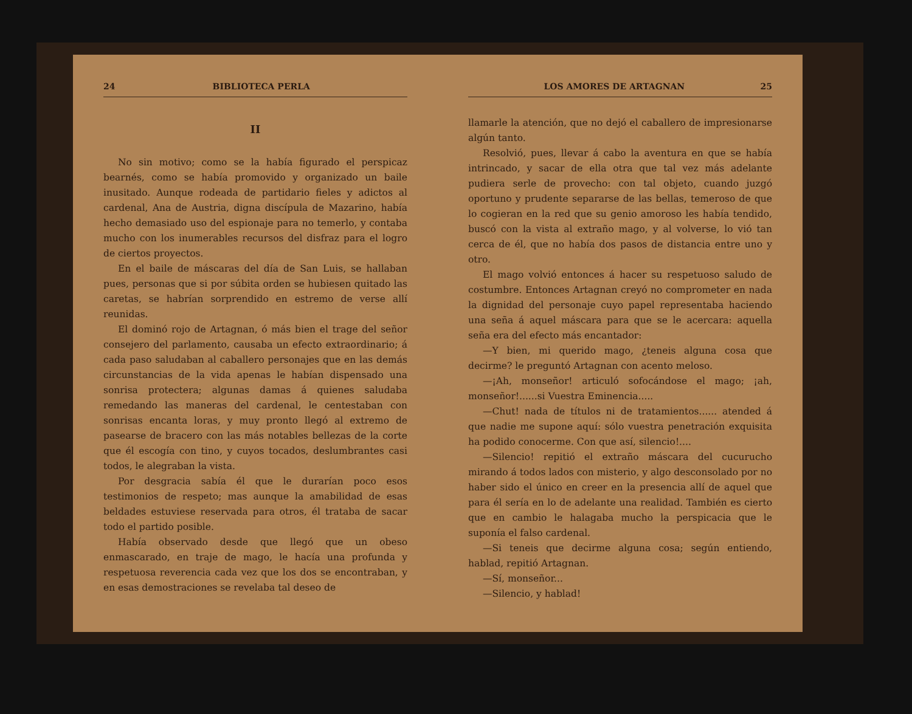24 BIBLIOTECA PERLA
II
No sin motivo; como se la había figurado el perspicaz bearnés, como se había promovido y organizado un baile inusitado. Aunque rodeada de partidario fieles y adictos al cardenal, Ana de Austria, digna discípula de Mazarino, había hecho demasiado uso del espionaje para no temerlo, y contaba mucho con los inumerables recursos del disfraz para el logro de ciertos proyectos.
En el baile de máscaras del día de San Luis, se hallaban pues, personas que si por súbita orden se hubiesen quitado las caretas, se habrían sorprendido en estremo de verse allí reunidas.
El dominó rojo de Artagnan, ó más bien el trage del señor consejero del parlamento, causaba un efecto extraordinario; á cada paso saludaban al caballero personajes que en las demás circunstancias de la vida apenas le habían dispensado una sonrisa protectera; algunas damas á quienes saludaba remedando las maneras del cardenal, le centestaban con sonrisas encanta loras, y muy pronto llegó al extremo de pasearse de bracero con las más notables bellezas de la corte que él escogía con tino, y cuyos tocados, deslumbrantes casi todos, le alegraban la vista.
Por desgracia sabía él que le durarían poco esos testimonios de respeto; mas aunque la amabilidad de esas beldades estuviese reservada para otros, él trataba de sacar todo el partido posible.
Había observado desde que llegó que un obeso enmascarado, en traje de mago, le hacía una profunda y respetuosa reverencia cada vez que los dos se encontraban, y en esas demostraciones se revelaba tal deseo de
LOS AMORES DE ARTAGNAN 25
llamarle la atención, que no dejó el caballero de impresionarse algún tanto.
Resolvió, pues, llevar á cabo la aventura en que se había intrincado, y sacar de ella otra que tal vez más adelante pudiera serle de provecho: con tal objeto, cuando juzgó oportuno y prudente separarse de las bellas, temeroso de que lo cogieran en la red que su genio amoroso les había tendido, buscó con la vista al extraño mago, y al volverse, lo vió tan cerca de él, que no había dos pasos de distancia entre uno y otro.
El mago volvió entonces á hacer su respetuoso saludo de costumbre. Entonces Artagnan creyó no comprometer en nada la dignidad del personaje cuyo papel representaba haciendo una seña á aquel máscara para que se le acercara: aquella seña era del efecto más encantador:
—Y bien, mi querido mago, ¿teneis alguna cosa que decirme? le preguntó Artagnan con acento meloso.
—¡Ah, monseñor! articuló sofocándose el mago; ¡ah, monseñor!......si Vuestra Eminencia.....
—Chut! nada de títulos ni de tratamientos...... atended á que nadie me supone aquí: sólo vuestra penetración exquisita ha podido conocerme. Con que así, silencio!....
—Silencio! repitió el extraño máscara del cucurucho mirando á todos lados con misterio, y algo desconsolado por no haber sido el único en creer en la presencia allí de aquel que para él sería en lo de adelante una realidad. También es cierto que en cambio le halagaba mucho la perspicacia que le suponía el falso cardenal.
—Si teneis que decirme alguna cosa; según entiendo, hablad, repitió Artagnan.
—Sí, monseñor...
—Silencio, y hablad!